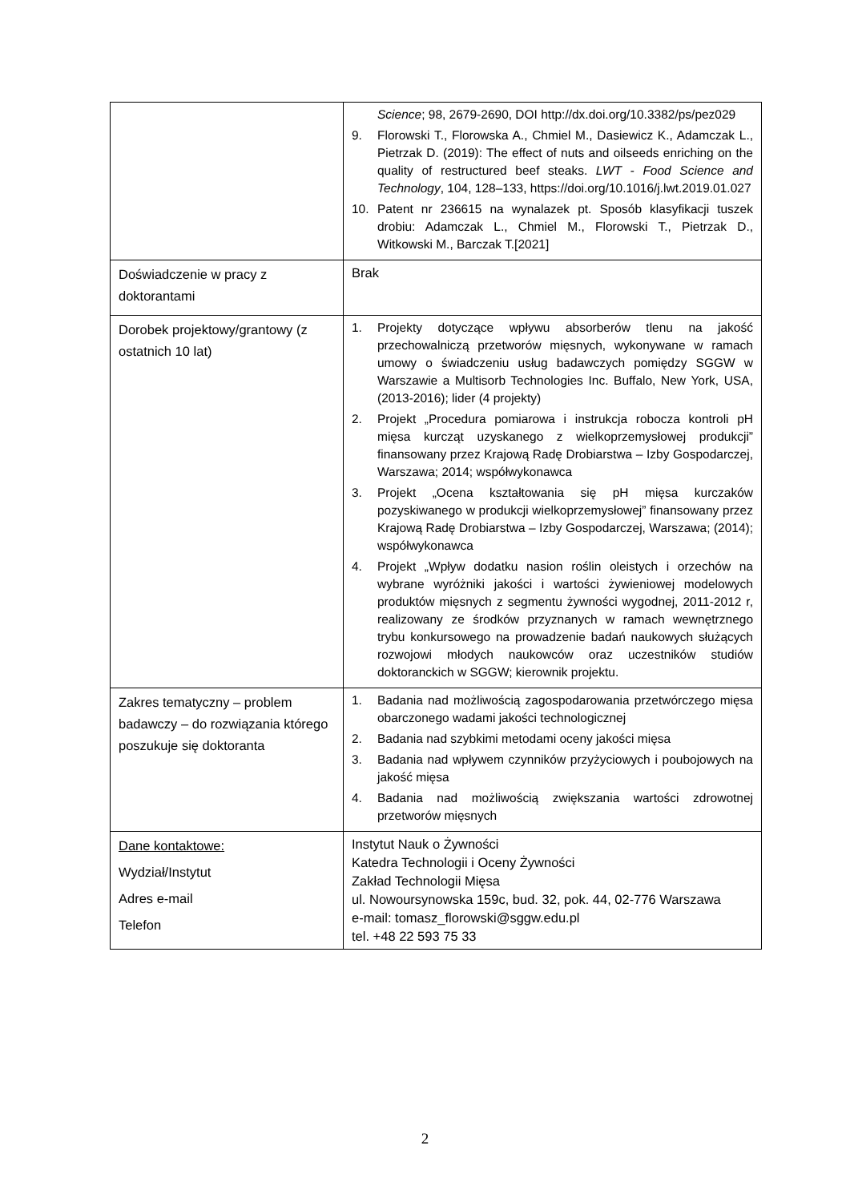| | Science ; 98, 2679-2690, DOI http://dx.doi.org/10.3382/ps/pez029 9. Florowski T., Florowska A., Chmiel M., Dasiewicz K., Adamczak L., Pietrzak D. (2019): The effect of nuts and oilseeds enriching on the quality of restructured beef steaks. LWT - Food Science and Technology , 104, 128–133, https://doi.org/10.1016/j.lwt.2019.01.027 10. Patent nr 236615 na wynalazek pt. Sposób klasyfikacji tuszek drobiu: Adamczak L., Chmiel M., Florowski T., Pietrzak D., Witkowski M., Barczak T.[2021] |
| Doświadczenie w pracy z doktorantami | Brak |
| Dorobek projektowy/grantowy (z ostatnich 10 lat) | 1. Projekty dotyczące wpływu absorberów tlenu na jakość przechowalniczą przetworów mięsnych, wykonywane w ramach umowy o świadczeniu usług badawczych pomiędzy SGGW w Warszawie a Multisorb Technologies Inc. Buffalo, New York, USA, (2013-2016); lider (4 projekty) 2. Projekt „Procedura pomiarowa i instrukcja robocza kontroli pH mięsa kurcząt uzyskanego z wielkoprzemysłowej produkcji” finansowany przez Krajową Radę Drobiarstwa – Izby Gospodarczej, Warszawa; 2014; współwykonawca 3. Projekt „Ocena kształtowania się pH mięsa kurczaków pozyskiwanego w produkcji wielkoprzemysłowej” finansowany przez Krajową Radę Drobiarstwa – Izby Gospodarczej, Warszawa; (2014); współwykonawca 4. Projekt „Wpływ dodatku nasion roślin oleistych i orzechów na wybrane wyróżniki jakości i wartości żywieniowej modelowych produktów mięsnych z segmentu żywności wygodnej, 2011-2012 r, realizowany ze środków przyznanych w ramach wewnętrznego trybu konkursowego na prowadzenie badań naukowych służących rozwojowi młodych naukowców oraz uczestników studiów doktoranckich w SGGW; kierownik projektu. |
| Zakres tematyczny – problem badawczy – do rozwiązania którego poszukuje się doktoranta | 1. Badania nad możliwością zagospodarowania przetwórczego mięsa obarczonego wadami jakości technologicznej 2. Badania nad szybkimi metodami oceny jakości mięsa 3. Badania nad wpływem czynników przyżyciowych i poubojowych na jakość mięsa 4. Badania nad możliwością zwiększania wartości zdrowotnej przetworów mięsnych |
| Dane kontaktowe: Wydział/Instytut Adres e-mail Telefon | Instytut Nauk o Żywności Katedra Technologii i Oceny Żywności Zakład Technologii Mięsa ul. Nowoursynowska 159c, bud. 32, pok. 44, 02-776 Warszawa e-mail: tomasz_florowski@sggw.edu.pl tel. +48 22 593 75 33 |
2